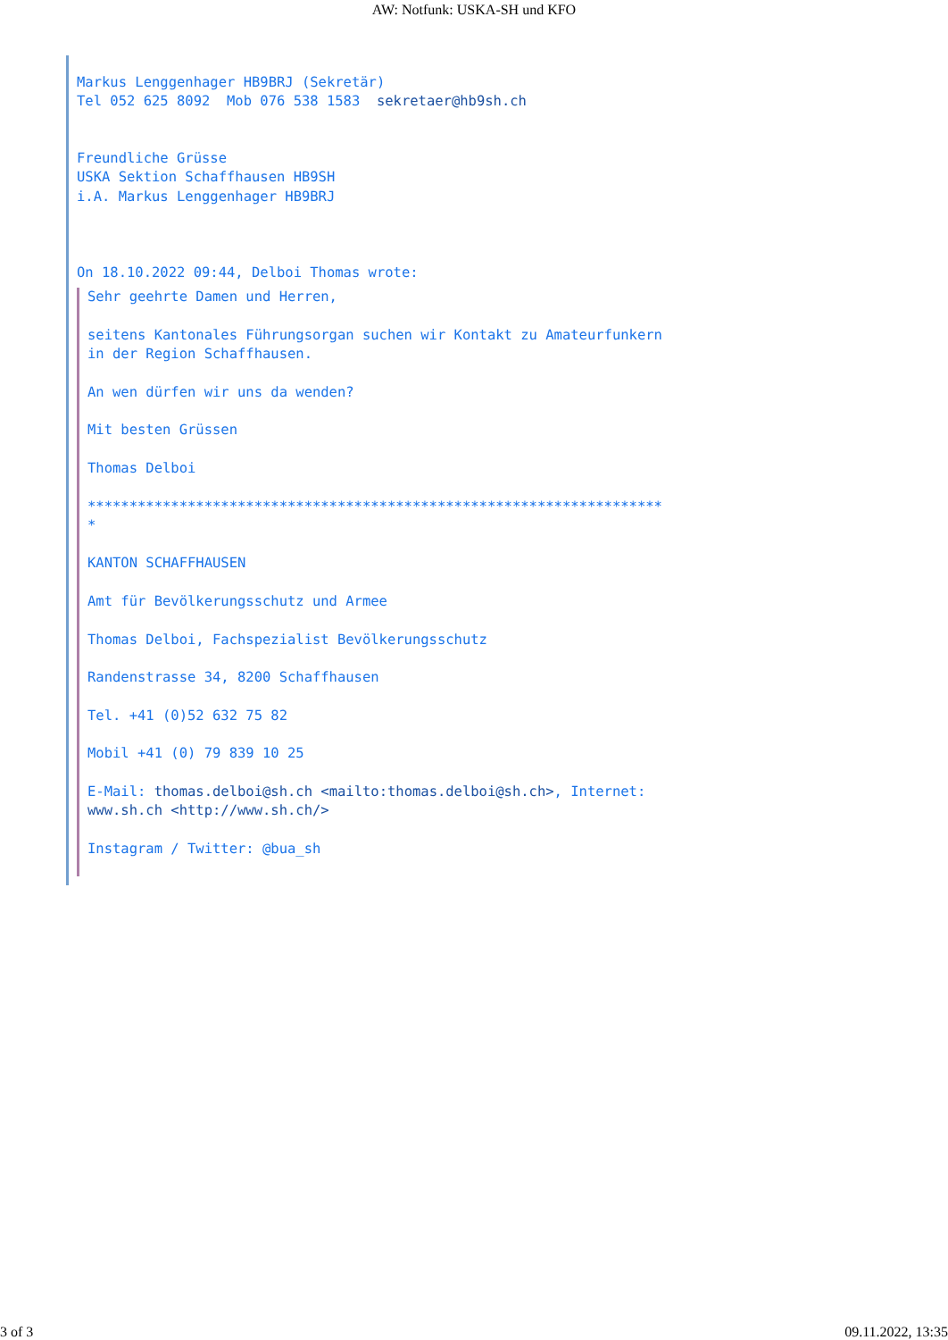AW: Notfunk: USKA-SH und KFO
Markus Lenggenhager HB9BRJ (Sekretär)
Tel 052 625 8092  Mob 076 538 1583  sekretaer@hb9sh.ch


Freundliche Grüsse
USKA Sektion Schaffhausen HB9SH
i.A. Markus Lenggenhager HB9BRJ



On 18.10.2022 09:44, Delboi Thomas wrote:
Sehr geehrte Damen und Herren,

seitens Kantonales Führungsorgan suchen wir Kontakt zu Amateurfunkern
in der Region Schaffhausen.

An wen dürfen wir uns da wenden?

Mit besten Grüssen

Thomas Delboi

*********************************************************************
*

KANTON SCHAFFHAUSEN

Amt für Bevölkerungsschutz und Armee

Thomas Delboi, Fachspezialist Bevölkerungsschutz

Randenstrasse 34, 8200 Schaffhausen

Tel. +41 (0)52 632 75 82

Mobil +41 (0) 79 839 10 25

E-Mail: thomas.delboi@sh.ch <mailto:thomas.delboi@sh.ch>, Internet:
www.sh.ch <http://www.sh.ch/>

Instagram / Twitter: @bua_sh
3 of 3 09.11.2022, 13:35